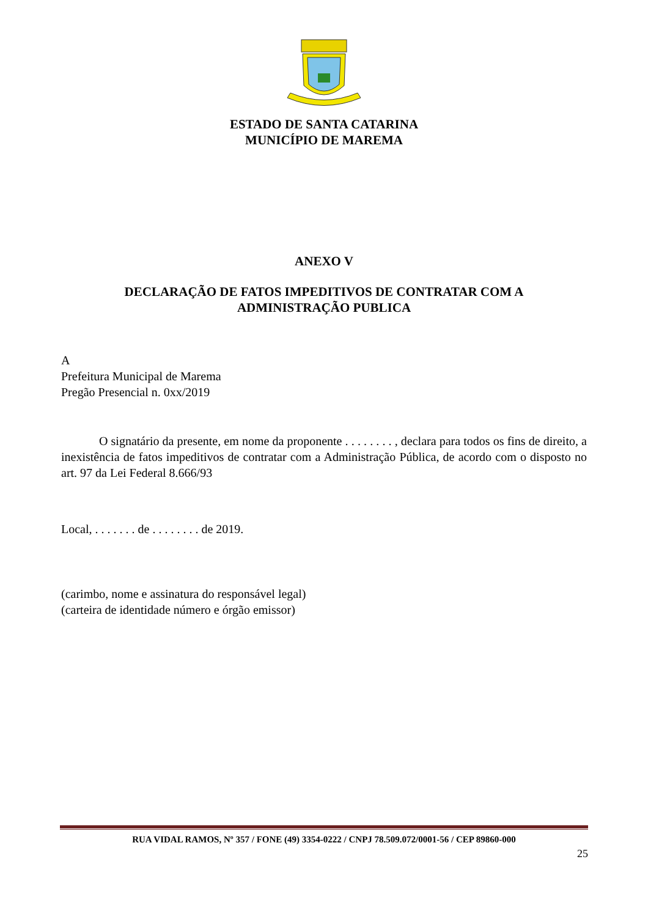ESTADO DE SANTA CATARINA
MUNICÍPIO DE MAREMA
ANEXO V
DECLARAÇÃO DE FATOS IMPEDITIVOS DE CONTRATAR COM A
ADMINISTRAÇÃO PUBLICA
A
Prefeitura Municipal de Marema
Pregão Presencial n. 0xx/2019
O signatário da presente, em nome da proponente . . . . . . . . , declara para todos os fins de direito, a inexistência de fatos impeditivos de contratar com a Administração Pública, de acordo com o disposto no art. 97 da Lei Federal 8.666/93
Local, . . . . . . . de . . . . . . . . de 2019.
(carimbo, nome e assinatura do responsável legal)
(carteira de identidade número e órgão emissor)
RUA VIDAL RAMOS, Nº 357 / FONE (49) 3354-0222 / CNPJ 78.509.072/0001-56 / CEP 89860-000
25